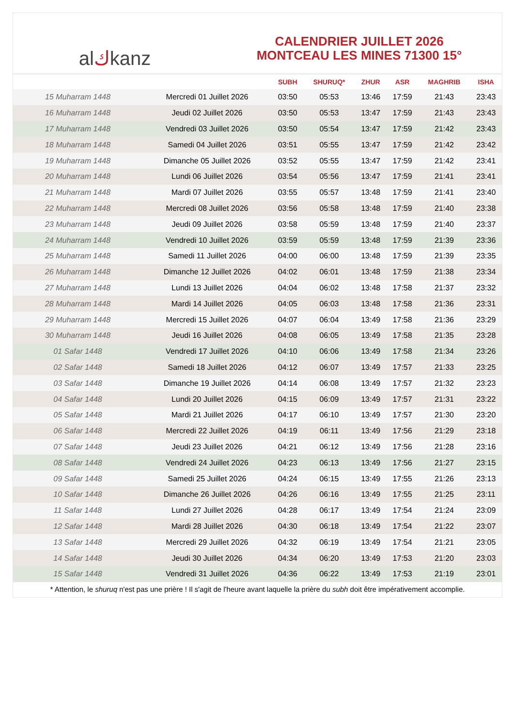al ك kanz
CALENDRIER JUILLET 2026
MONTCEAU LES MINES 71300 15°
| | | SUBH | SHURUQ* | ZHUR | ASR | MAGHRIB | ISHA |
| --- | --- | --- | --- | --- | --- | --- | --- |
| 15 Muharram 1448 | Mercredi 01 Juillet 2026 | 03:50 | 05:53 | 13:46 | 17:59 | 21:43 | 23:43 |
| 16 Muharram 1448 | Jeudi 02 Juillet 2026 | 03:50 | 05:53 | 13:47 | 17:59 | 21:43 | 23:43 |
| 17 Muharram 1448 | Vendredi 03 Juillet 2026 | 03:50 | 05:54 | 13:47 | 17:59 | 21:42 | 23:43 |
| 18 Muharram 1448 | Samedi 04 Juillet 2026 | 03:51 | 05:55 | 13:47 | 17:59 | 21:42 | 23:42 |
| 19 Muharram 1448 | Dimanche 05 Juillet 2026 | 03:52 | 05:55 | 13:47 | 17:59 | 21:42 | 23:41 |
| 20 Muharram 1448 | Lundi 06 Juillet 2026 | 03:54 | 05:56 | 13:47 | 17:59 | 21:41 | 23:41 |
| 21 Muharram 1448 | Mardi 07 Juillet 2026 | 03:55 | 05:57 | 13:48 | 17:59 | 21:41 | 23:40 |
| 22 Muharram 1448 | Mercredi 08 Juillet 2026 | 03:56 | 05:58 | 13:48 | 17:59 | 21:40 | 23:38 |
| 23 Muharram 1448 | Jeudi 09 Juillet 2026 | 03:58 | 05:59 | 13:48 | 17:59 | 21:40 | 23:37 |
| 24 Muharram 1448 | Vendredi 10 Juillet 2026 | 03:59 | 05:59 | 13:48 | 17:59 | 21:39 | 23:36 |
| 25 Muharram 1448 | Samedi 11 Juillet 2026 | 04:00 | 06:00 | 13:48 | 17:59 | 21:39 | 23:35 |
| 26 Muharram 1448 | Dimanche 12 Juillet 2026 | 04:02 | 06:01 | 13:48 | 17:59 | 21:38 | 23:34 |
| 27 Muharram 1448 | Lundi 13 Juillet 2026 | 04:04 | 06:02 | 13:48 | 17:58 | 21:37 | 23:32 |
| 28 Muharram 1448 | Mardi 14 Juillet 2026 | 04:05 | 06:03 | 13:48 | 17:58 | 21:36 | 23:31 |
| 29 Muharram 1448 | Mercredi 15 Juillet 2026 | 04:07 | 06:04 | 13:49 | 17:58 | 21:36 | 23:29 |
| 30 Muharram 1448 | Jeudi 16 Juillet 2026 | 04:08 | 06:05 | 13:49 | 17:58 | 21:35 | 23:28 |
| 01 Safar 1448 | Vendredi 17 Juillet 2026 | 04:10 | 06:06 | 13:49 | 17:58 | 21:34 | 23:26 |
| 02 Safar 1448 | Samedi 18 Juillet 2026 | 04:12 | 06:07 | 13:49 | 17:57 | 21:33 | 23:25 |
| 03 Safar 1448 | Dimanche 19 Juillet 2026 | 04:14 | 06:08 | 13:49 | 17:57 | 21:32 | 23:23 |
| 04 Safar 1448 | Lundi 20 Juillet 2026 | 04:15 | 06:09 | 13:49 | 17:57 | 21:31 | 23:22 |
| 05 Safar 1448 | Mardi 21 Juillet 2026 | 04:17 | 06:10 | 13:49 | 17:57 | 21:30 | 23:20 |
| 06 Safar 1448 | Mercredi 22 Juillet 2026 | 04:19 | 06:11 | 13:49 | 17:56 | 21:29 | 23:18 |
| 07 Safar 1448 | Jeudi 23 Juillet 2026 | 04:21 | 06:12 | 13:49 | 17:56 | 21:28 | 23:16 |
| 08 Safar 1448 | Vendredi 24 Juillet 2026 | 04:23 | 06:13 | 13:49 | 17:56 | 21:27 | 23:15 |
| 09 Safar 1448 | Samedi 25 Juillet 2026 | 04:24 | 06:15 | 13:49 | 17:55 | 21:26 | 23:13 |
| 10 Safar 1448 | Dimanche 26 Juillet 2026 | 04:26 | 06:16 | 13:49 | 17:55 | 21:25 | 23:11 |
| 11 Safar 1448 | Lundi 27 Juillet 2026 | 04:28 | 06:17 | 13:49 | 17:54 | 21:24 | 23:09 |
| 12 Safar 1448 | Mardi 28 Juillet 2026 | 04:30 | 06:18 | 13:49 | 17:54 | 21:22 | 23:07 |
| 13 Safar 1448 | Mercredi 29 Juillet 2026 | 04:32 | 06:19 | 13:49 | 17:54 | 21:21 | 23:05 |
| 14 Safar 1448 | Jeudi 30 Juillet 2026 | 04:34 | 06:20 | 13:49 | 17:53 | 21:20 | 23:03 |
| 15 Safar 1448 | Vendredi 31 Juillet 2026 | 04:36 | 06:22 | 13:49 | 17:53 | 21:19 | 23:01 |
* Attention, le shuruq n'est pas une prière ! Il s'agit de l'heure avant laquelle la prière du subh doit être impérativement accomplie.